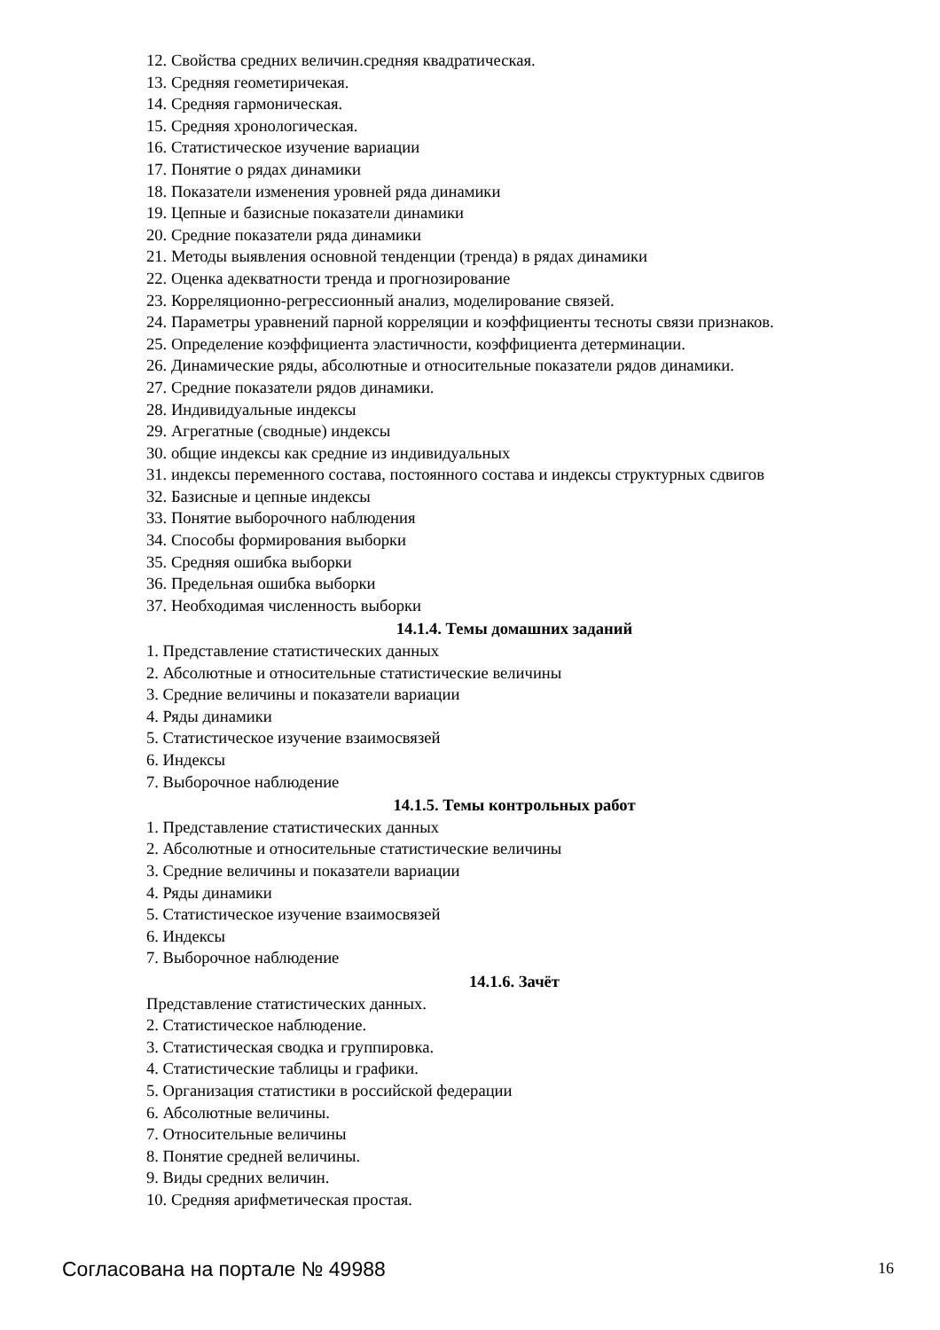12. Свойства средних величин.средняя квадратическая.
13. Средняя геометиричекая.
14. Средняя гармоническая.
15. Средняя хронологическая.
16. Статистическое изучение вариации
17. Понятие о рядах динамики
18. Показатели изменения уровней ряда динамики
19. Цепные и базисные показатели динамики
20. Средние показатели ряда динамики
21. Методы выявления основной тенденции (тренда) в рядах динамики
22. Оценка адекватности тренда и прогнозирование
23. Корреляционно-регрессионный анализ, моделирование связей.
24. Параметры уравнений парной корреляции и коэффициенты тесноты связи признаков.
25. Определение коэффициента эластичности, коэффициента детерминации.
26. Динамические ряды, абсолютные и относительные показатели рядов динамики.
27. Средние показатели рядов динамики.
28. Индивидуальные индексы
29. Агрегатные (сводные) индексы
30. общие индексы как средние из индивидуальных
31. индексы переменного состава, постоянного состава и индексы структурных сдвигов
32. Базисные и цепные индексы
33. Понятие выборочного наблюдения
34. Способы формирования выборки
35. Средняя ошибка выборки
36. Предельная ошибка выборки
37. Необходимая численность выборки
14.1.4. Темы домашних заданий
1. Представление статистических данных
2. Абсолютные и относительные статистические величины
3. Средние величины и показатели вариации
4. Ряды динамики
5. Статистическое изучение взаимосвязей
6. Индексы
7. Выборочное наблюдение
14.1.5. Темы контрольных работ
1. Представление статистических данных
2. Абсолютные и относительные статистические величины
3. Средние величины и показатели вариации
4. Ряды динамики
5. Статистическое изучение взаимосвязей
6. Индексы
7. Выборочное наблюдение
14.1.6. Зачёт
Представление статистических данных.
2. Статистическое наблюдение.
3. Статистическая сводка и группировка.
4. Статистические таблицы и графики.
5. Организация статистики в российской федерации
6. Абсолютные величины.
7. Относительные величины
8. Понятие средней величины.
9. Виды средних величин.
10. Средняя арифметическая простая.
Согласована на портале № 49988 16